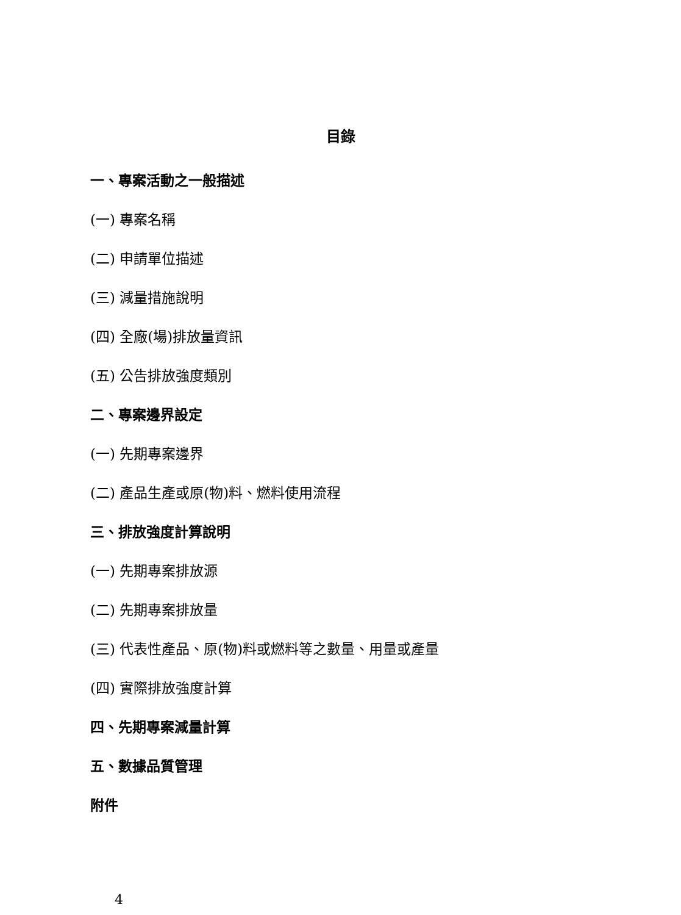目錄
一、專案活動之一般描述
(一) 專案名稱
(二) 申請單位描述
(三) 減量措施說明
(四) 全廠(場)排放量資訊
(五) 公告排放強度類別
二、專案邊界設定
(一) 先期專案邊界
(二) 產品生產或原(物)料、燃料使用流程
三、排放強度計算說明
(一) 先期專案排放源
(二) 先期專案排放量
(三) 代表性產品、原(物)料或燃料等之數量、用量或產量
(四) 實際排放強度計算
四、先期專案減量計算
五、數據品質管理
附件
4